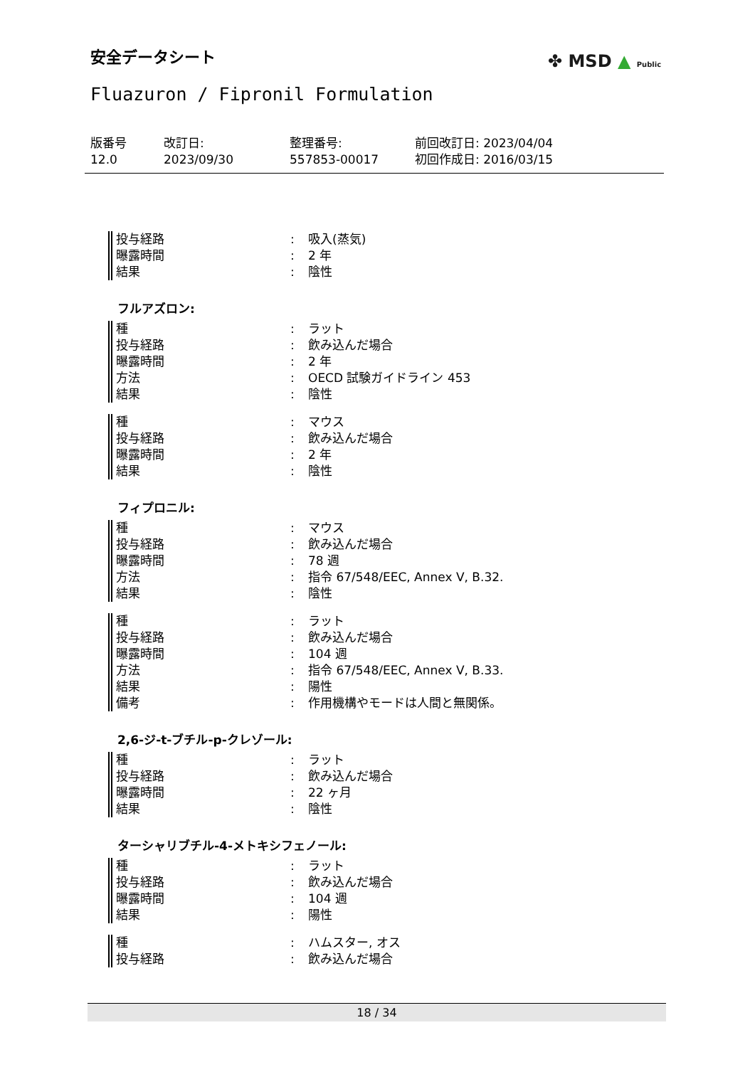安全データシート ✤ MSD ▲ Public
Fluazuron / Fipronil Formulation
版番号
12.0
改訂日:
2023/09/30
整理番号:
557853-00017
前回改訂日: 2023/04/04
初回作成日: 2016/03/15
投与経路: 吸入(蒸気)
曝露時間: 2 年
結果: 陰性
フルアズロン:
種: ラット
投与経路: 飲み込んだ場合
曝露時間: 2 年
方法: OECD 試験ガイドライン 453
結果: 陰性
種: マウス
投与経路: 飲み込んだ場合
曝露時間: 2 年
結果: 陰性
フィプロニル:
種: マウス
投与経路: 飲み込んだ場合
曝露時間: 78 週
方法: 指令 67/548/EEC, Annex V, B.32.
結果: 陰性
種: ラット
投与経路: 飲み込んだ場合
曝露時間: 104 週
方法: 指令 67/548/EEC, Annex V, B.33.
結果: 陽性
備考: 作用機構やモードは人間と無関係。
2,6-ジ-t-ブチル-p-クレゾール:
種: ラット
投与経路: 飲み込んだ場合
曝露時間: 22 ヶ月
結果: 陰性
ターシャリブチル-4-メトキシフェノール:
種: ラット
投与経路: 飲み込んだ場合
曝露時間: 104 週
結果: 陽性
種: ハムスター, オス
投与経路: 飲み込んだ場合
18 / 34